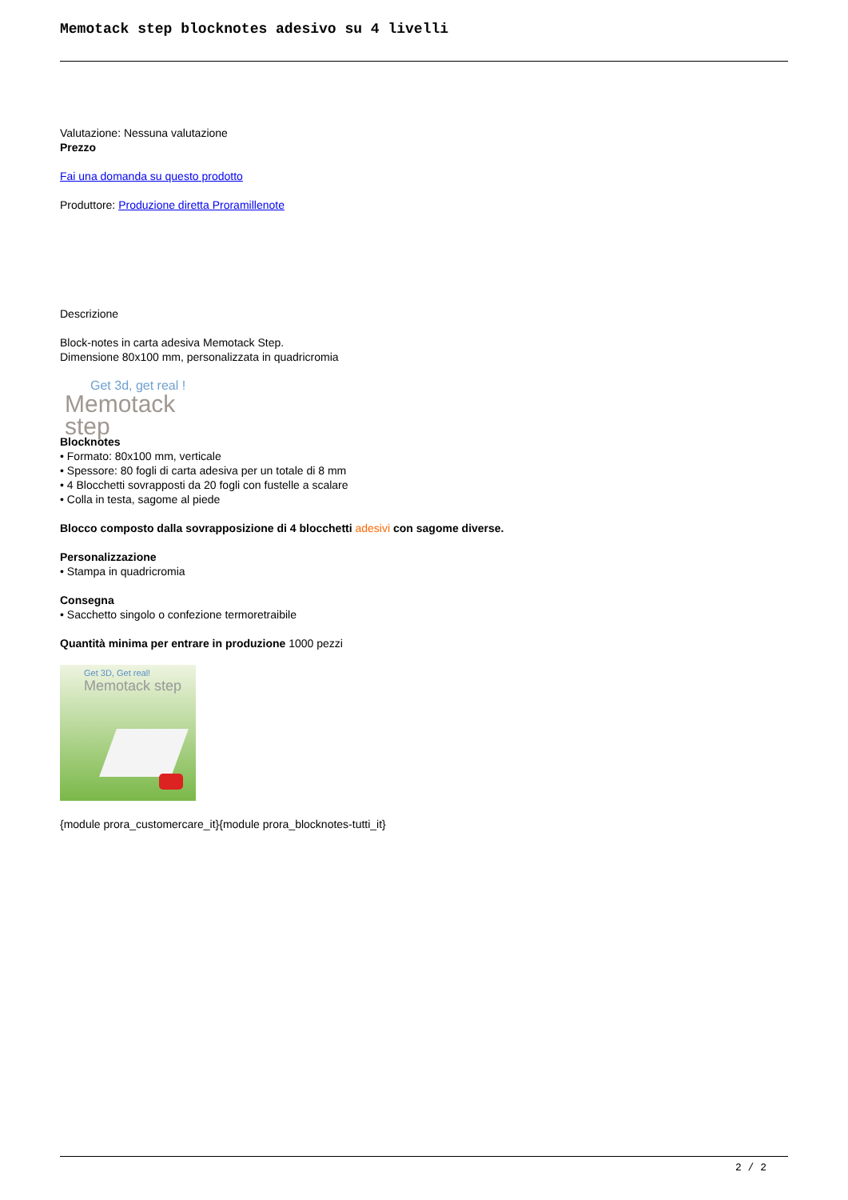Memotack step blocknotes adesivo su 4 livelli
Valutazione: Nessuna valutazione
Prezzo
Fai una domanda su questo prodotto
Produttore: Produzione diretta Proramillenote
Descrizione
Block-notes in carta adesiva Memotack Step.
Dimensione 80x100 mm, personalizzata in quadricromia
Get 3d, get real !
Memotack step
Blocknotes
• Formato: 80x100 mm, verticale
• Spessore: 80 fogli di carta adesiva per un totale di 8 mm
• 4 Blocchetti sovrapposti da 20 fogli con fustelle a scalare
• Colla in testa, sagome al piede
Blocco composto dalla sovrapposizione di 4 blocchetti adesivi con sagome diverse.
Personalizzazione
• Stampa in quadricromia
Consegna
• Sacchetto singolo o confezione termoretraibile
Quantità minima per entrare in produzione 1000 pezzi
Get 3D, Get real!
Memotack step
{module prora_customercare_it}{module prora_blocknotes-tutti_it}
2 / 2